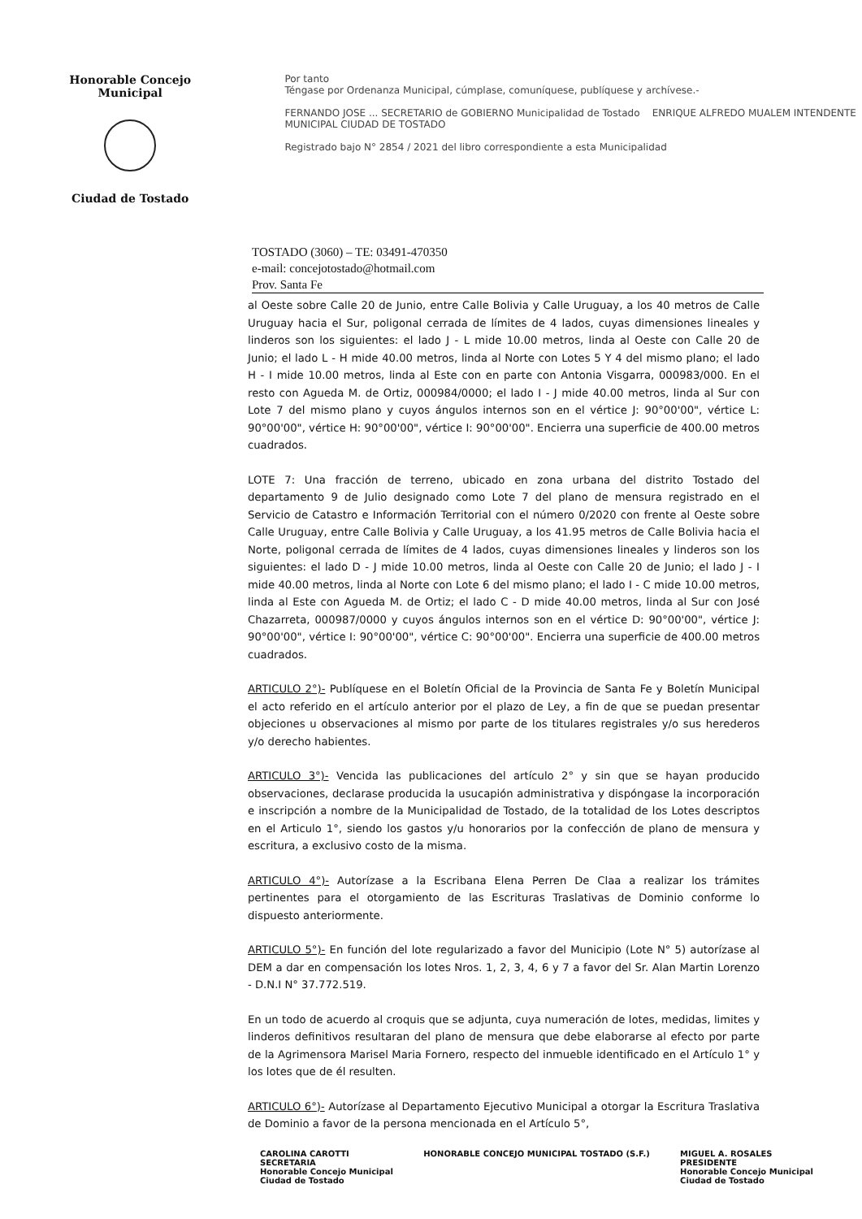Honorable Concejo Municipal
Ciudad de Tostado
Por tanto
Téngase por Ordenanza Municipal, cúmplase, comuníquese, publíquese y archívese.-
FERNANDO JOSE ... SECRETARIO de GOBIERNO Municipalidad de Tostado ENRIQUE ALFREDO MUALEM INTENDENTE MUNICIPAL CIUDAD DE TOSTADO
Registrado bajo N° 2854 / 2021 del libro correspondiente a esta Municipalidad
TOSTADO (3060) – TE: 03491-470350
e-mail: concejotostado@hotmail.com
Prov. Santa Fe
al Oeste sobre Calle 20 de Junio, entre Calle Bolivia y Calle Uruguay, a los 40 metros de Calle Uruguay hacia el Sur, poligonal cerrada de límites de 4 lados, cuyas dimensiones lineales y linderos son los siguientes: el lado J - L mide 10.00 metros, linda al Oeste con Calle 20 de Junio; el lado L - H mide 40.00 metros, linda al Norte con Lotes 5 Y 4 del mismo plano; el lado H - I mide 10.00 metros, linda al Este con en parte con Antonia Visgarra, 000983/000. En el resto con Agueda M. de Ortiz, 000984/0000; el lado I - J mide 40.00 metros, linda al Sur con Lote 7 del mismo plano y cuyos ángulos internos son en el vértice J: 90°00'00", vértice L: 90°00'00", vértice H: 90°00'00", vértice I: 90°00'00". Encierra una superficie de 400.00 metros cuadrados.
LOTE 7: Una fracción de terreno, ubicado en zona urbana del distrito Tostado del departamento 9 de Julio designado como Lote 7 del plano de mensura registrado en el Servicio de Catastro e Información Territorial con el número 0/2020 con frente al Oeste sobre Calle Uruguay, entre Calle Bolivia y Calle Uruguay, a los 41.95 metros de Calle Bolivia hacia el Norte, poligonal cerrada de límites de 4 lados, cuyas dimensiones lineales y linderos son los siguientes: el lado D - J mide 10.00 metros, linda al Oeste con Calle 20 de Junio; el lado J - I mide 40.00 metros, linda al Norte con Lote 6 del mismo plano; el lado I - C mide 10.00 metros, linda al Este con Agueda M. de Ortiz; el lado C - D mide 40.00 metros, linda al Sur con José Chazarreta, 000987/0000 y cuyos ángulos internos son en el vértice D: 90°00'00", vértice J: 90°00'00", vértice I: 90°00'00", vértice C: 90°00'00". Encierra una superficie de 400.00 metros cuadrados.
ARTICULO 2°)- Publíquese en el Boletín Oficial de la Provincia de Santa Fe y Boletín Municipal el acto referido en el artículo anterior por el plazo de Ley, a fin de que se puedan presentar objeciones u observaciones al mismo por parte de los titulares registrales y/o sus herederos y/o derecho habientes.
ARTICULO 3°)- Vencida las publicaciones del artículo 2° y sin que se hayan producido observaciones, declarase producida la usucapión administrativa y dispóngase la incorporación e inscripción a nombre de la Municipalidad de Tostado, de la totalidad de los Lotes descriptos en el Articulo 1°, siendo los gastos y/u honorarios por la confección de plano de mensura y escritura, a exclusivo costo de la misma.
ARTICULO 4°)- Autorízase a la Escribana Elena Perren De Claa a realizar los trámites pertinentes para el otorgamiento de las Escrituras Traslativas de Dominio conforme lo dispuesto anteriormente.
ARTICULO 5°)- En función del lote regularizado a favor del Municipio (Lote N° 5) autorízase al DEM a dar en compensación los lotes Nros. 1, 2, 3, 4, 6 y 7 a favor del Sr. Alan Martin Lorenzo - D.N.I N° 37.772.519.
En un todo de acuerdo al croquis que se adjunta, cuya numeración de lotes, medidas, limites y linderos definitivos resultaran del plano de mensura que debe elaborarse al efecto por parte de la Agrimensora Marisel Maria Fornero, respecto del inmueble identificado en el Artículo 1° y los lotes que de él resulten.
ARTICULO 6°)- Autorízase al Departamento Ejecutivo Municipal a otorgar la Escritura Traslativa de Dominio a favor de la persona mencionada en el Artículo 5°,
CAROLINA CAROTTI
SECRETARIA
Honorable Concejo Municipal
Ciudad de Tostado
HONORABLE CONCEJO MUNICIPAL TOSTADO (S.F.)
MIGUEL A. ROSALES
PRESIDENTE
Honorable Concejo Municipal
Ciudad de Tostado